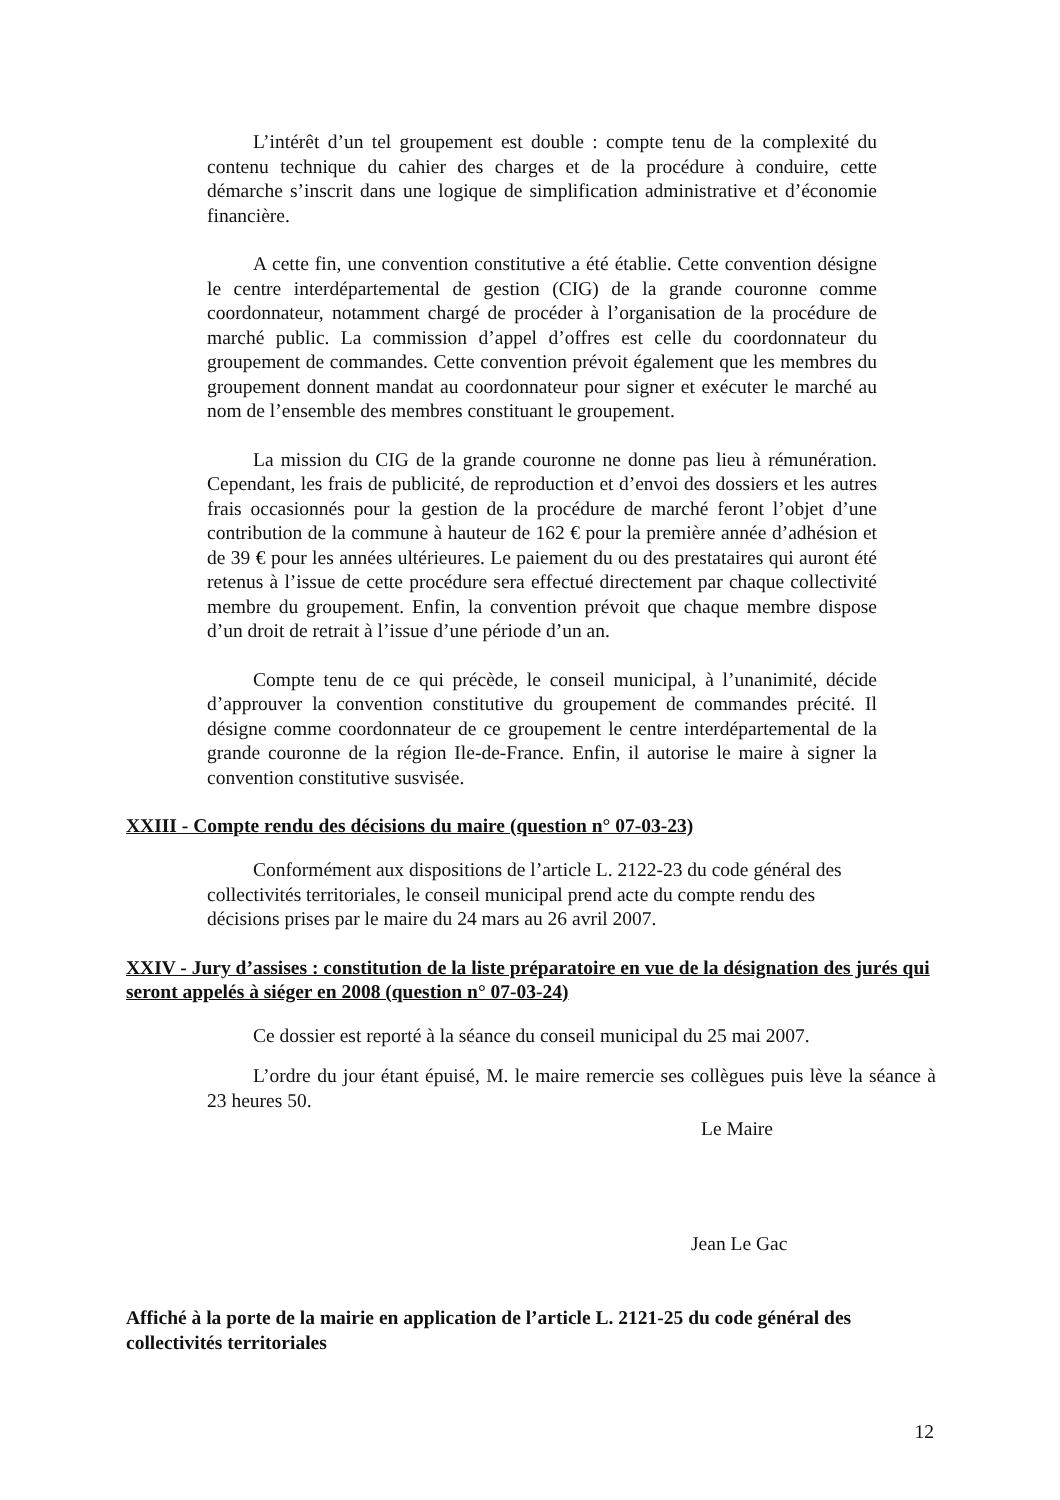L’intérêt d’un tel groupement est double : compte tenu de la complexité du contenu technique du cahier des charges et de la procédure à conduire, cette démarche s’inscrit dans une logique de simplification administrative et d’économie financière.
A cette fin, une convention constitutive a été établie. Cette convention désigne le centre interdépartemental de gestion (CIG) de la grande couronne comme coordonnateur, notamment chargé de procéder à l’organisation de la procédure de marché public. La commission d’appel d’offres est celle du coordonnateur du groupement de commandes. Cette convention prévoit également que les membres du groupement donnent mandat au coordonnateur pour signer et exécuter le marché au nom de l’ensemble des membres constituant le groupement.
La mission du CIG de la grande couronne ne donne pas lieu à rémunération. Cependant, les frais de publicité, de reproduction et d’envoi des dossiers et les autres frais occasionnés pour la gestion de la procédure de marché feront l’objet d’une contribution de la commune à hauteur de 162 € pour la première année d’adhésion et de 39 € pour les années ultérieures. Le paiement du ou des prestataires qui auront été retenus à l’issue de cette procédure sera effectué directement par chaque collectivité membre du groupement. Enfin, la convention prévoit que chaque membre dispose d’un droit de retrait à l’issue d’une période d’un an.
Compte tenu de ce qui précède, le conseil municipal, à l’unanimité, décide d’approuver la convention constitutive du groupement de commandes précité. Il désigne comme coordonnateur de ce groupement le centre interdépartemental de la grande couronne de la région Ile-de-France. Enfin, il autorise le maire à signer la convention constitutive susvisée.
XXIII - Compte rendu des décisions du maire (question n° 07-03-23)
Conformément aux dispositions de l’article L. 2122-23 du code général des collectivités territoriales, le conseil municipal prend acte du compte rendu des décisions prises par le maire du 24 mars au 26 avril 2007.
XXIV - Jury d’assises : constitution de la liste préparatoire en vue de la désignation des jurés qui seront appelés à siéger en 2008 (question n° 07-03-24)
Ce dossier est reporté à la séance du conseil municipal du 25 mai 2007.
L’ordre du jour étant épuisé, M. le maire remercie ses collègues puis lève la séance à 23 heures 50.
Le Maire
Jean Le Gac
Affiché à la porte de la mairie en application de l’article L. 2121-25 du code général des collectivités territoriales
12